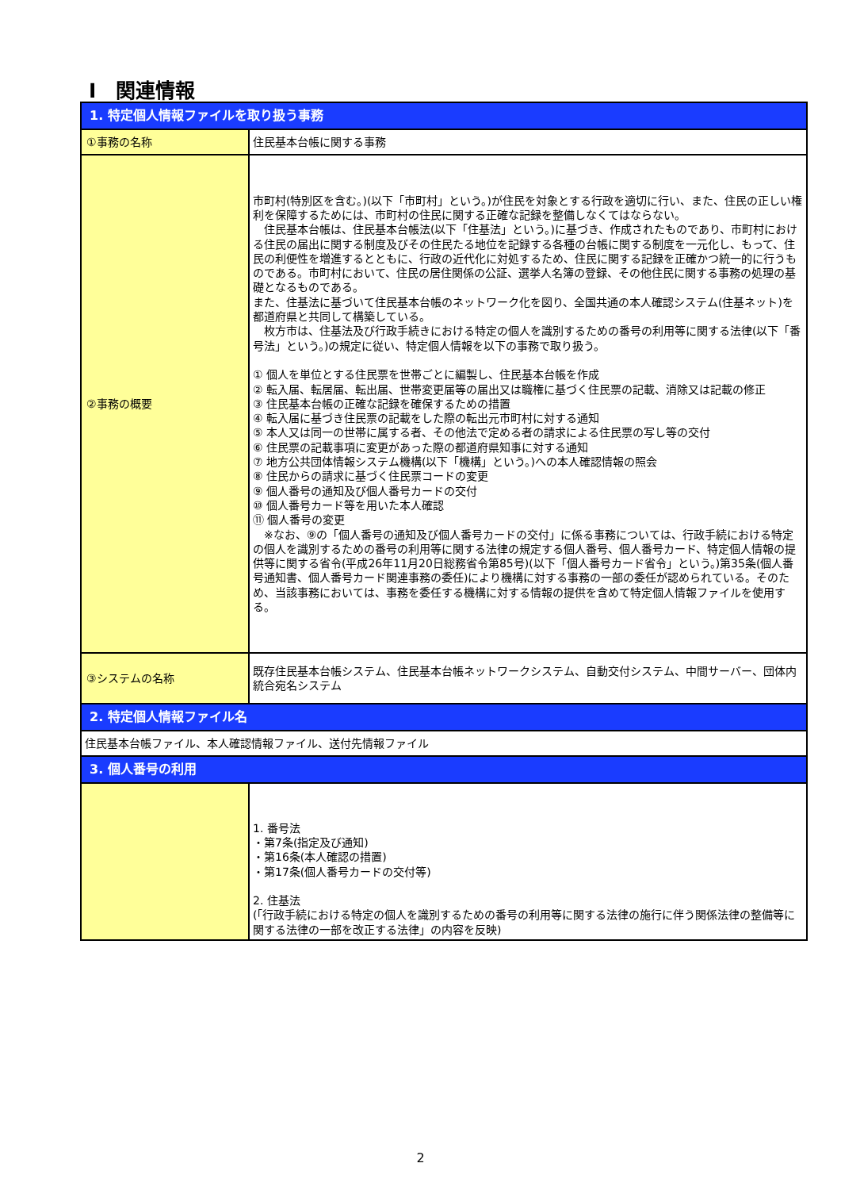Ⅰ　関連情報
| 1. 特定個人情報ファイルを取り扱う事務 | |
| --- | --- |
| ①事務の名称 | 住民基本台帳に関する事務 |
| ②事務の概要 | 市町村(特別区を含む。)(以下「市町村」という。)が住民を対象とする行政を適切に行い、また、住民の正しい権利を保障するためには、市町村の住民に関する正確な記録を整備しなくてはならない。 住民基本台帳は、住民基本台帳法(以下「住基法」という。)に基づき、作成されたものであり、市町村における住民の届出に関する制度及びその住民たる地位を記録する各種の台帳に関する制度を一元化し、もって、住民の利便性を増進するとともに、行政の近代化に対処するため、住民に関する記録を正確かつ統一的に行うものである。市町村において、住民の居住関係の公証、選挙人名簿の登録、その他住民に関する事務の処理の基礎となるものである。 また、住基法に基づいて住民基本台帳のネットワーク化を図り、全国共通の本人確認システム(住基ネット)を都道府県と共同して構築している。 枚方市は、住基法及び行政手続きにおける特定の個人を識別するための番号の利用等に関する法律(以下「番号法」という。)の規定に従い、特定個人情報を以下の事務で取り扱う。 ① 個人を単位とする住民票を世帯ごとに編製し、住民基本台帳を作成 ② 転入届、転居届、転出届、世帯変更届等の届出又は職権に基づく住民票の記載、消除又は記載の修正 ③ 住民基本台帳の正確な記録を確保するための措置 ④ 転入届に基づき住民票の記載をした際の転出元市町村に対する通知 ⑤ 本人又は同一の世帯に属する者、その他法で定める者の請求による住民票の写し等の交付 ⑥ 住民票の記載事項に変更があった際の都道府県知事に対する通知 ⑦ 地方公共団体情報システム機構(以下「機構」という。)への本人確認情報の照会 ⑧ 住民からの請求に基づく住民票コードの変更 ⑨ 個人番号の通知及び個人番号カードの交付 ⑩ 個人番号カード等を用いた本人確認 ⑪ 個人番号の変更 ※なお、⑨の「個人番号の通知及び個人番号カードの交付」に係る事務については、行政手続における特定の個人を識別するための番号の利用等に関する法律の規定する個人番号、個人番号カード、特定個人情報の提供等に関する省令(平成26年11月20日総務省令第85号)(以下「個人番号カード省令」という。)第35条(個人番号通知書、個人番号カード関連事務の委任)により機構に対する事務の一部の委任が認められている。そのため、当該事務においては、事務を委任する機構に対する情報の提供を含めて特定個人情報ファイルを使用する。 |
| ③システムの名称 | 既存住民基本台帳システム、住民基本台帳ネットワークシステム、自動交付システム、中間サーバー、団体内統合宛名システム |
| 2. 特定個人情報ファイル名 | |
| 住民基本台帳ファイル、本人確認情報ファイル、送付先情報ファイル | |
| 3. 個人番号の利用 | |
| | 1. 番号法 ・第7条(指定及び通知) ・第16条(本人確認の措置) ・第17条(個人番号カードの交付等) 2. 住基法 (「行政手続における特定の個人を識別するための番号の利用等に関する法律の施行に伴う関係法律の整備等に関する法律の一部を改正する法律」の内容を反映) |
2